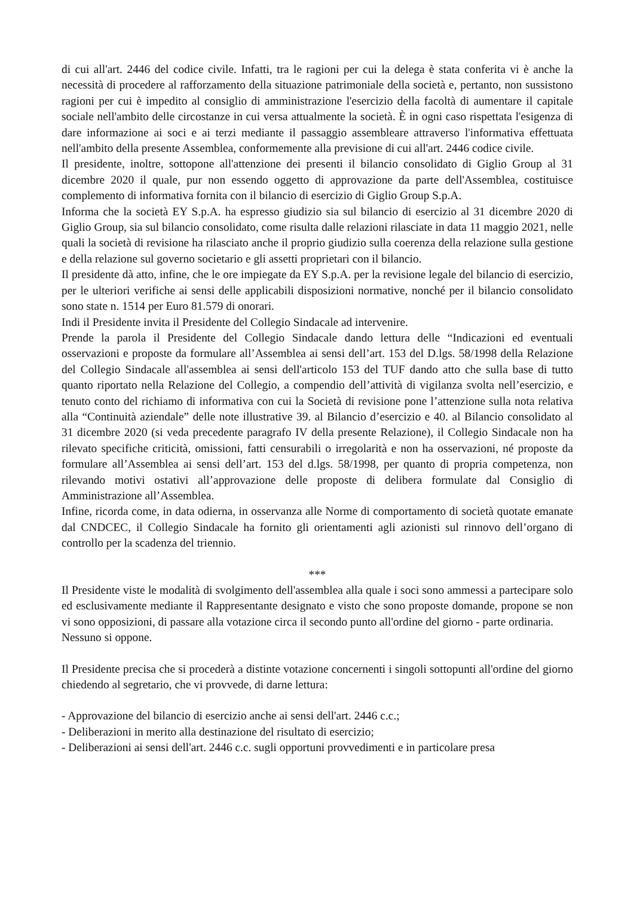di cui all'art. 2446 del codice civile. Infatti, tra le ragioni per cui la delega è stata conferita vi è anche la necessità di procedere al rafforzamento della situazione patrimoniale della società e, pertanto, non sussistono ragioni per cui è impedito al consiglio di amministrazione l'esercizio della facoltà di aumentare il capitale sociale nell'ambito delle circostanze in cui versa attualmente la società. È in ogni caso rispettata l'esigenza di dare informazione ai soci e ai terzi mediante il passaggio assembleare attraverso l'informativa effettuata nell'ambito della presente Assemblea, conformemente alla previsione di cui all'art. 2446 codice civile.
Il presidente, inoltre, sottopone all'attenzione dei presenti il bilancio consolidato di Giglio Group al 31 dicembre 2020 il quale, pur non essendo oggetto di approvazione da parte dell'Assemblea, costituisce complemento di informativa fornita con il bilancio di esercizio di Giglio Group S.p.A.
Informa che la società EY S.p.A. ha espresso giudizio sia sul bilancio di esercizio al 31 dicembre 2020 di Giglio Group, sia sul bilancio consolidato, come risulta dalle relazioni rilasciate in data 11 maggio 2021, nelle quali la società di revisione ha rilasciato anche il proprio giudizio sulla coerenza della relazione sulla gestione e della relazione sul governo societario e gli assetti proprietari con il bilancio.
Il presidente dà atto, infine, che le ore impiegate da EY S.p.A. per la revisione legale del bilancio di esercizio, per le ulteriori verifiche ai sensi delle applicabili disposizioni normative, nonché per il bilancio consolidato sono state n. 1514 per Euro 81.579 di onorari.
Indi il Presidente invita il Presidente del Collegio Sindacale ad intervenire.
Prende la parola il Presidente del Collegio Sindacale dando lettura delle “Indicazioni ed eventuali osservazioni e proposte da formulare all’Assemblea ai sensi dell’art. 153 del D.lgs. 58/1998 della Relazione del Collegio Sindacale all'assemblea ai sensi dell'articolo 153 del TUF dando atto che sulla base di tutto quanto riportato nella Relazione del Collegio, a compendio dell’attività di vigilanza svolta nell’esercizio, e tenuto conto del richiamo di informativa con cui la Società di revisione pone l’attenzione sulla nota relativa alla “Continuità aziendale” delle note illustrative 39. al Bilancio d’esercizio e 40. al Bilancio consolidato al 31 dicembre 2020 (si veda precedente paragrafo IV della presente Relazione), il Collegio Sindacale non ha rilevato specifiche criticità, omissioni, fatti censurabili o irregolarità e non ha osservazioni, né proposte da formulare all’Assemblea ai sensi dell’art. 153 del d.lgs. 58/1998, per quanto di propria competenza, non rilevando motivi ostativi all’approvazione delle proposte di delibera formulate dal Consiglio di Amministrazione all’Assemblea.
Infine, ricorda come, in data odierna, in osservanza alle Norme di comportamento di società quotate emanate dal CNDCEC, il Collegio Sindacale ha fornito gli orientamenti agli azionisti sul rinnovo dell’organo di controllo per la scadenza del triennio.
***
Il Presidente viste le modalità di svolgimento dell'assemblea alla quale i soci sono ammessi a partecipare solo ed esclusivamente mediante il Rappresentante designato e visto che sono proposte domande, propone se non vi sono opposizioni, di passare alla votazione circa il secondo punto all'ordine del giorno - parte ordinaria.
Nessuno si oppone.
Il Presidente precisa che si procederà a distinte votazione concernenti i singoli sottopunti all'ordine del giorno chiedendo al segretario, che vi provvede, di darne lettura:
- Approvazione del bilancio di esercizio anche ai sensi dell'art. 2446 c.c.;
- Deliberazioni in merito alla destinazione del risultato di esercizio;
- Deliberazioni ai sensi dell'art. 2446 c.c. sugli opportuni provvedimenti e in particolare presa